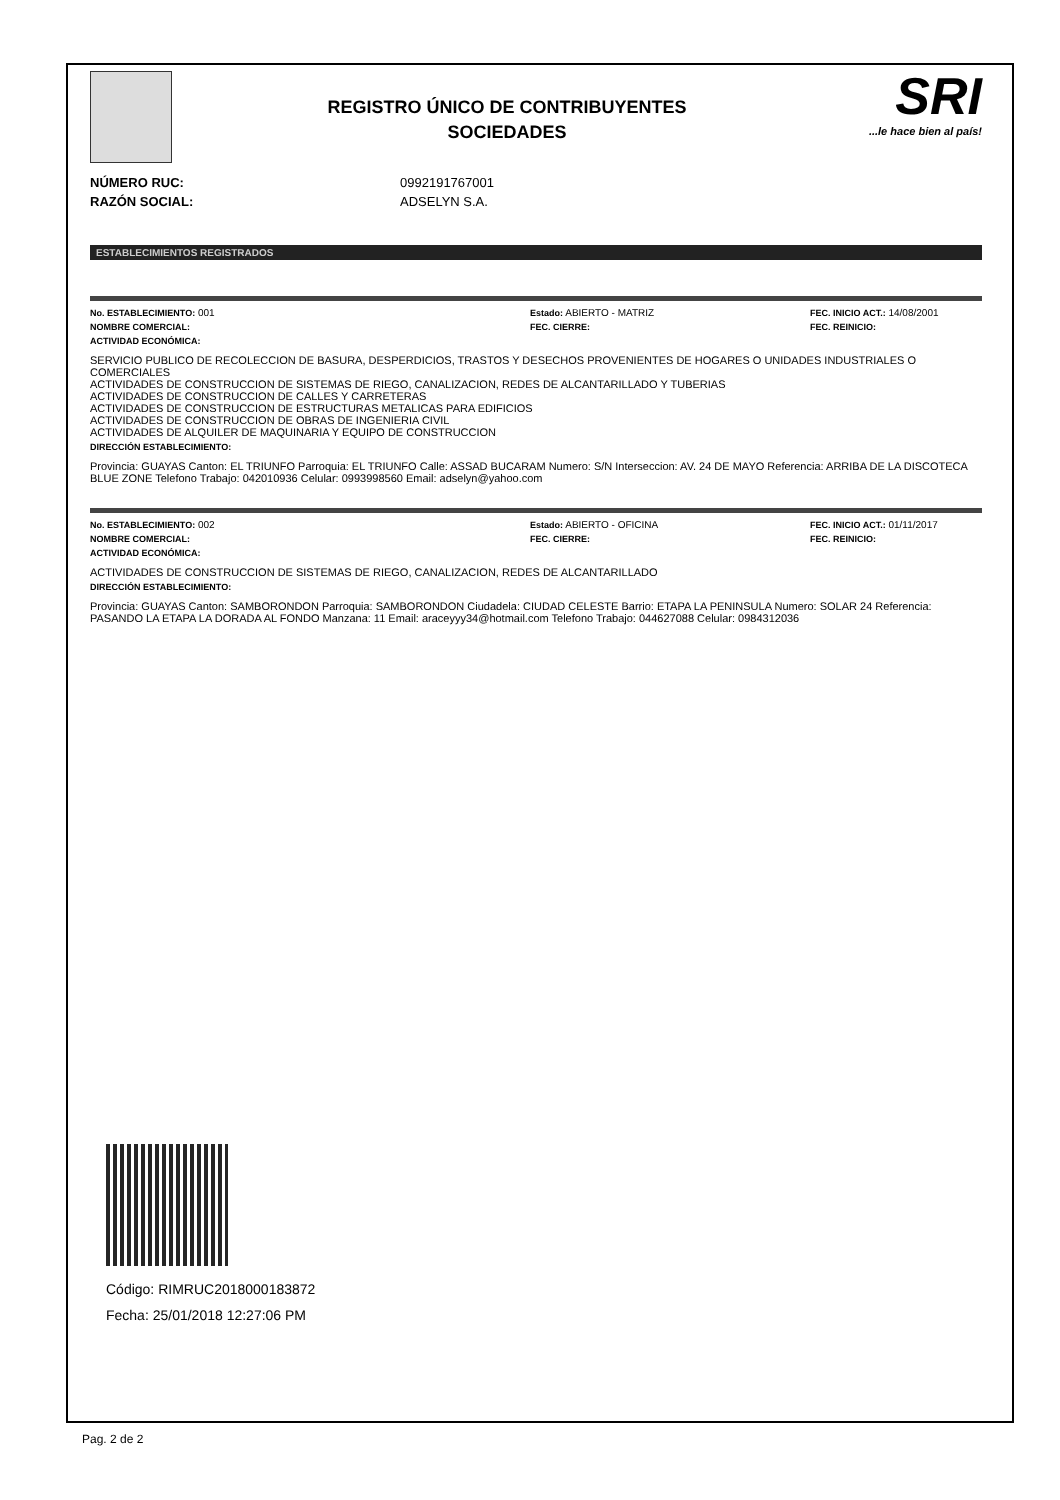REGISTRO ÚNICO DE CONTRIBUYENTES
SOCIEDADES
SRI...le hace bien al país!
NÚMERO RUC: 0992191767001
RAZÓN SOCIAL: ADSELYN S.A.
ESTABLECIMIENTOS REGISTRADOS
No. ESTABLECIMIENTO: 001 Estado: ABIERTO - MATRIZ FEC. INICIO ACT.: 14/08/2001
NOMBRE COMERCIAL: FEC. CIERRE: FEC. REINICIO:
ACTIVIDAD ECONÓMICA:
SERVICIO PUBLICO DE RECOLECCION DE BASURA, DESPERDICIOS, TRASTOS Y DESECHOS PROVENIENTES DE HOGARES O UNIDADES INDUSTRIALES O COMERCIALES
ACTIVIDADES DE CONSTRUCCION DE SISTEMAS DE RIEGO, CANALIZACION, REDES DE ALCANTARILLADO Y TUBERIAS
ACTIVIDADES DE CONSTRUCCION DE CALLES Y CARRETERAS
ACTIVIDADES DE CONSTRUCCION DE ESTRUCTURAS METALICAS PARA EDIFICIOS
ACTIVIDADES DE CONSTRUCCION DE OBRAS DE INGENIERIA CIVIL
ACTIVIDADES DE ALQUILER DE MAQUINARIA Y EQUIPO DE CONSTRUCCION
DIRECCIÓN ESTABLECIMIENTO:
Provincia: GUAYAS Canton: EL TRIUNFO Parroquia: EL TRIUNFO Calle: ASSAD BUCARAM Numero: S/N Interseccion: AV. 24 DE MAYO Referencia: ARRIBA DE LA DISCOTECA BLUE ZONE Telefono Trabajo: 042010936 Celular: 0993998560 Email: adselyn@yahoo.com
No. ESTABLECIMIENTO: 002 Estado: ABIERTO - OFICINA FEC. INICIO ACT.: 01/11/2017
NOMBRE COMERCIAL: FEC. CIERRE: FEC. REINICIO:
ACTIVIDAD ECONÓMICA:
ACTIVIDADES DE CONSTRUCCION DE SISTEMAS DE RIEGO, CANALIZACION, REDES DE ALCANTARILLADO
DIRECCIÓN ESTABLECIMIENTO:
Provincia: GUAYAS Canton: SAMBORONDON Parroquia: SAMBORONDON Ciudadela: CIUDAD CELESTE Barrio: ETAPA LA PENINSULA Numero: SOLAR 24 Referencia: PASANDO LA ETAPA LA DORADA AL FONDO Manzana: 11 Email: araceyyy34@hotmail.com Telefono Trabajo: 044627088 Celular: 0984312036
Código: RIMRUC2018000183872
Fecha: 25/01/2018 12:27:06 PM
Pag. 2 de 2